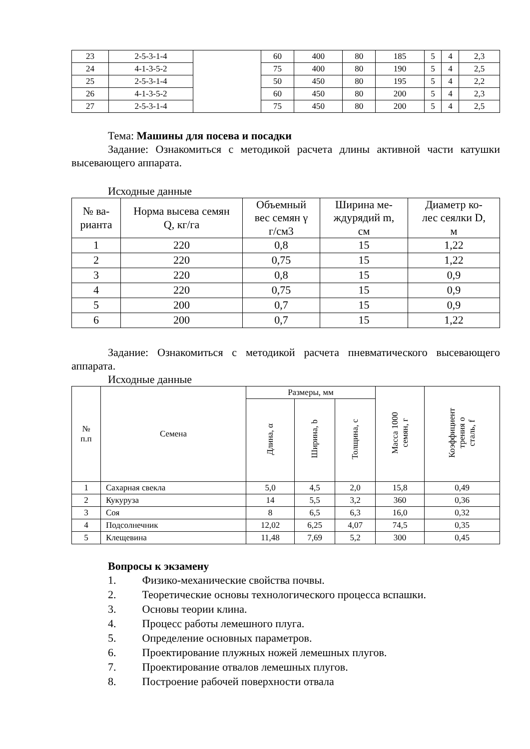| 23 | 2-5-3-1-4 | | 60 | 400 | 80 | 185 | 5 | 4 | 2,3 |
| 24 | 4-1-3-5-2 | | 75 | 400 | 80 | 190 | 5 | 4 | 2,5 |
| 25 | 2-5-3-1-4 | | 50 | 450 | 80 | 195 | 5 | 4 | 2,2 |
| 26 | 4-1-3-5-2 | | 60 | 450 | 80 | 200 | 5 | 4 | 2,3 |
| 27 | 2-5-3-1-4 | | 75 | 450 | 80 | 200 | 5 | 4 | 2,5 |
Тема: Машины для посева и посадки
Задание: Ознакомиться с методикой расчета длины активной части катушки высевающего аппарата.
Исходные данные
| № ва- рианта | Норма высева семян Q, кг/га | Объемный вес семян γ г/см3 | Ширина ме- ждурядий m, см | Диаметр ко- лес сеялки D, м |
| --- | --- | --- | --- | --- |
| 1 | 220 | 0,8 | 15 | 1,22 |
| 2 | 220 | 0,75 | 15 | 1,22 |
| 3 | 220 | 0,8 | 15 | 0,9 |
| 4 | 220 | 0,75 | 15 | 0,9 |
| 5 | 200 | 0,7 | 15 | 0,9 |
| 6 | 200 | 0,7 | 15 | 1,22 |
Задание: Ознакомиться с методикой расчета пневматического высевающего аппарата.
Исходные данные
| № п.п | Семена | Размеры, мм | | | Масса 1000 семян, г | Коэффициент трения о сталь, f |
| --- | --- | --- | --- | --- | --- | --- |
| | | Длина, α | Ширина, b | Толщина, с | | |
| 1 | Сахарная свекла | 5,0 | 4,5 | 2,0 | 15,8 | 0,49 |
| 2 | Кукуруза | 14 | 5,5 | 3,2 | 360 | 0,36 |
| 3 | Соя | 8 | 6,5 | 6,3 | 16,0 | 0,32 |
| 4 | Подсолнечник | 12,02 | 6,25 | 4,07 | 74,5 | 0,35 |
| 5 | Клещевина | 11,48 | 7,69 | 5,2 | 300 | 0,45 |
Вопросы к экзамену
1. Физико-механические свойства почвы.
2. Теоретические основы технологического процесса вспашки.
3. Основы теории клина.
4. Процесс работы лемешного плуга.
5. Определение основных параметров.
6. Проектирование плужных ножей лемешных плугов.
7. Проектирование отвалов лемешных плугов.
8. Построение рабочей поверхности отвала